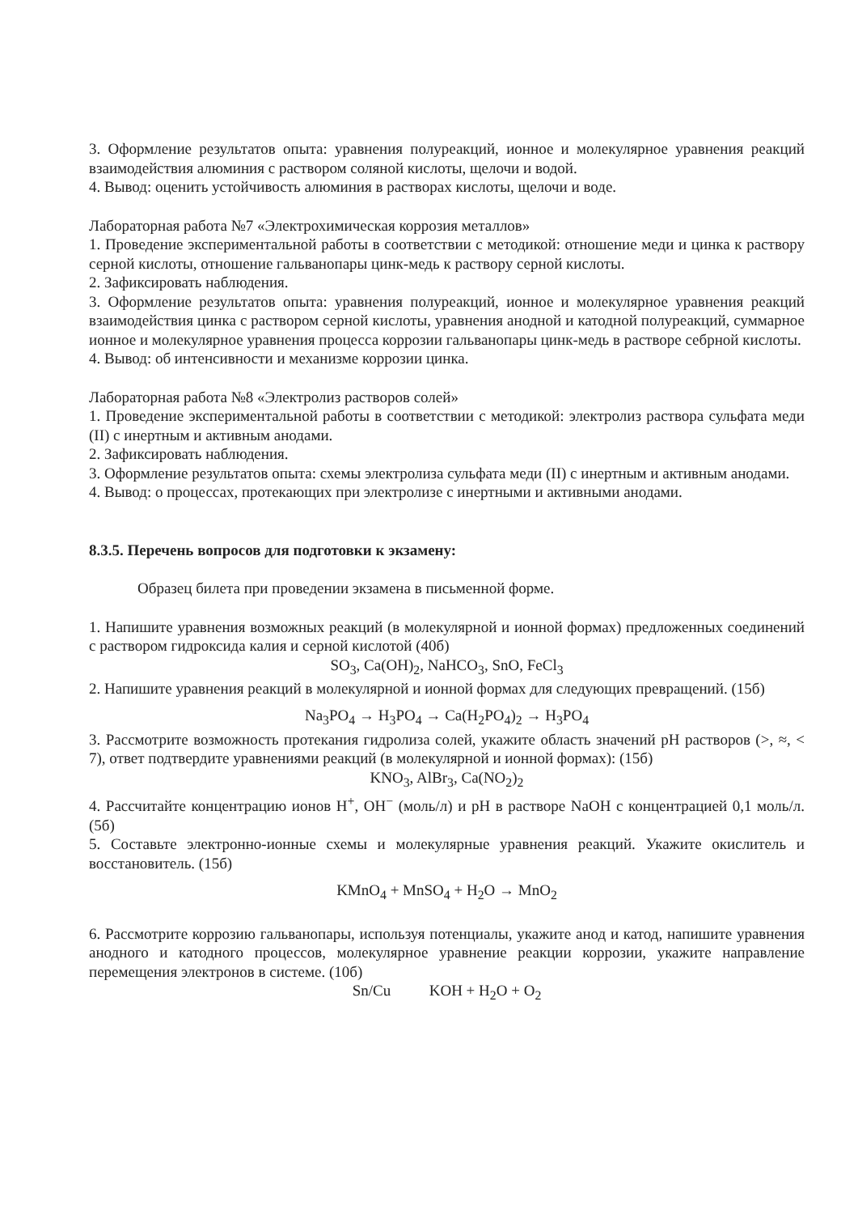3. Оформление результатов опыта: уравнения полуреакций, ионное и молекулярное уравнения реакций взаимодействия алюминия с раствором соляной кислоты, щелочи и водой.
4. Вывод: оценить устойчивость алюминия в растворах кислоты, щелочи и воде.
Лабораторная работа №7 «Электрохимическая коррозия металлов»
1. Проведение экспериментальной работы в соответствии с методикой: отношение меди и цинка к раствору серной кислоты, отношение гальванопары цинк-медь к раствору серной кислоты.
2. Зафиксировать наблюдения.
3. Оформление результатов опыта: уравнения полуреакций, ионное и молекулярное уравнения реакций взаимодействия цинка с раствором серной кислоты, уравнения анодной и катодной полуреакций, суммарное ионное и молекулярное уравнения процесса коррозии гальванопары цинк-медь в растворе себрной кислоты.
4. Вывод: об интенсивности и механизме коррозии цинка.
Лабораторная работа №8 «Электролиз растворов солей»
1. Проведение экспериментальной работы в соответствии с методикой: электролиз раствора сульфата меди (II) с инертным и активным анодами.
2. Зафиксировать наблюдения.
3. Оформление результатов опыта: схемы электролиза сульфата меди (II) с инертным и активным анодами.
4. Вывод: о процессах, протекающих при электролизе с инертными и активными анодами.
8.3.5. Перечень вопросов для подготовки к экзамену:
Образец билета при проведении экзамена в письменной форме.
1. Напишите уравнения возможных реакций (в молекулярной и ионной формах) предложенных соединений с раствором гидроксида калия и серной кислотой (40б)
SO<sub>3</sub>, Ca(OH)<sub>2</sub>, NaHCO<sub>3</sub>, SnO, FeCl<sub>3</sub>
2. Напишите уравнения реакций в молекулярной и ионной формах для следующих превращений. (15б)
Na<sub>3</sub>PO<sub>4</sub> → H<sub>3</sub>PO<sub>4</sub> → Ca(H<sub>2</sub>PO<sub>4</sub>)<sub>2</sub> → H<sub>3</sub>PO<sub>4</sub>
3. Рассмотрите возможность протекания гидролиза солей, укажите область значений pH растворов (>, ≈, < 7), ответ подтвердите уравнениями реакций (в молекулярной и ионной формах): (15б)
KNO<sub>3</sub>, AlBr<sub>3</sub>, Ca(NO<sub>2</sub>)<sub>2</sub>
4. Рассчитайте концентрацию ионов H<sup>+</sup>, OH<sup>−</sup> (моль/л) и pH в растворе NaOH с концентрацией 0,1 моль/л. (5б)
5. Составьте электронно-ионные схемы и молекулярные уравнения реакций. Укажите окислитель и восстановитель. (15б)
KMnO<sub>4</sub> + MnSO<sub>4</sub> + H<sub>2</sub>O → MnO<sub>2</sub>
6. Рассмотрите коррозию гальванопары, используя потенциалы, укажите анод и катод, напишите уравнения анодного и катодного процессов, молекулярное уравнение реакции коррозии, укажите направление перемещения электронов в системе. (10б)
Sn/Cu KOH + H<sub>2</sub>O + O<sub>2</sub>